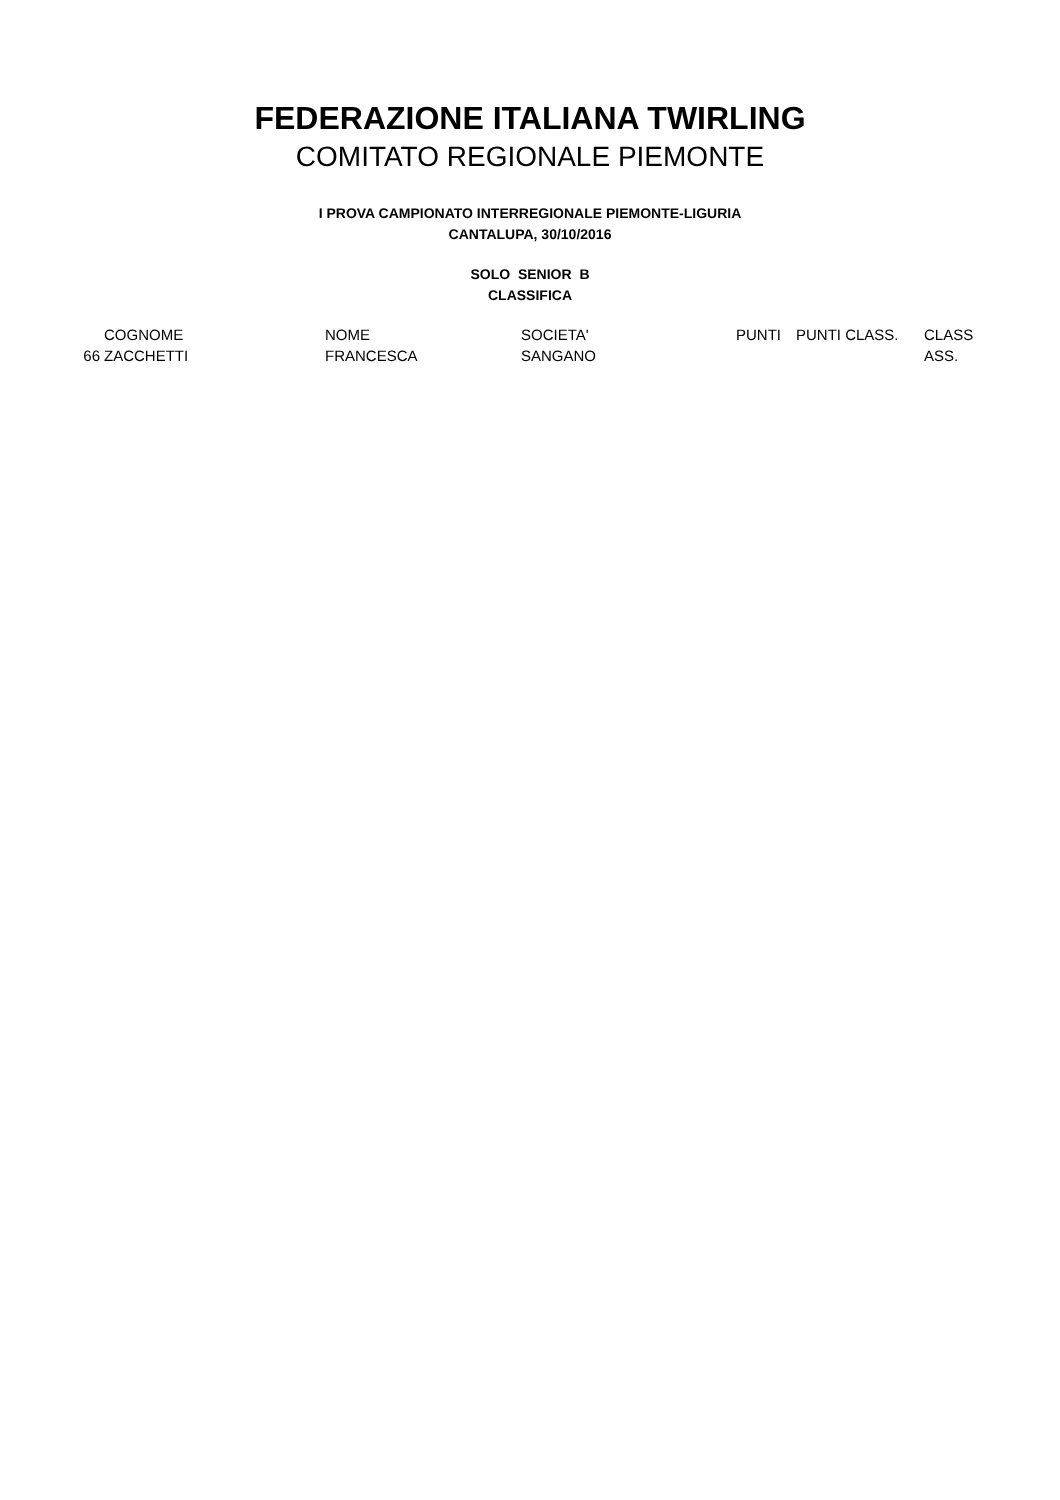FEDERAZIONE ITALIANA TWIRLING
COMITATO REGIONALE PIEMONTE
I PROVA CAMPIONATO INTERREGIONALE PIEMONTE-LIGURIA
CANTALUPA, 30/10/2016
SOLO SENIOR B
CLASSIFICA
| | COGNOME | NOME | SOCIETA' | PUNTI | PUNTI CLASS. | CLASS |
| --- | --- | --- | --- | --- | --- | --- |
| 66 | ZACCHETTI | FRANCESCA | SANGANO | | | ASS. |